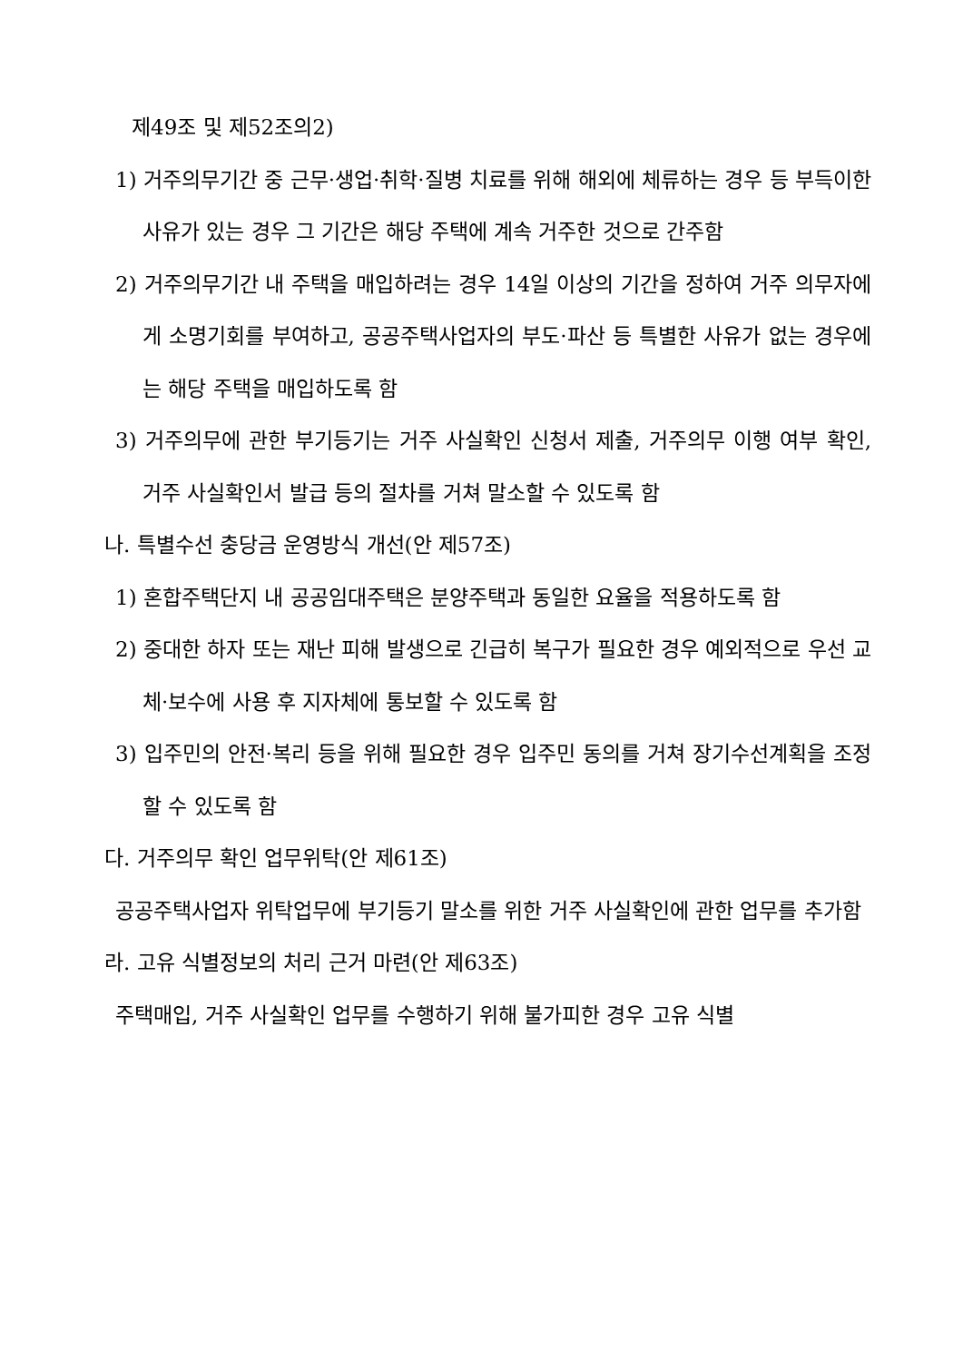제49조 및 제52조의2)
1) 거주의무기간 중 근무·생업·취학·질병 치료를 위해 해외에 체류하는 경우 등 부득이한 사유가 있는 경우 그 기간은 해당 주택에 계속 거주한 것으로 간주함
2) 거주의무기간 내 주택을 매입하려는 경우 14일 이상의 기간을 정하여 거주 의무자에게 소명기회를 부여하고, 공공주택사업자의 부도·파산 등 특별한 사유가 없는 경우에는 해당 주택을 매입하도록 함
3) 거주의무에 관한 부기등기는 거주 사실확인 신청서 제출, 거주의무 이행 여부 확인, 거주 사실확인서 발급 등의 절차를 거쳐 말소할 수 있도록 함
나. 특별수선 충당금 운영방식 개선(안 제57조)
1) 혼합주택단지 내 공공임대주택은 분양주택과 동일한 요율을 적용하도록 함
2) 중대한 하자 또는 재난 피해 발생으로 긴급히 복구가 필요한 경우 예외적으로 우선 교체·보수에 사용 후 지자체에 통보할 수 있도록 함
3) 입주민의 안전·복리 등을 위해 필요한 경우 입주민 동의를 거쳐 장기수선계획을 조정할 수 있도록 함
다. 거주의무 확인 업무위탁(안 제61조)
공공주택사업자 위탁업무에 부기등기 말소를 위한 거주 사실확인에 관한 업무를 추가함
라. 고유 식별정보의 처리 근거 마련(안 제63조)
주택매입, 거주 사실확인 업무를 수행하기 위해 불가피한 경우 고유 식별